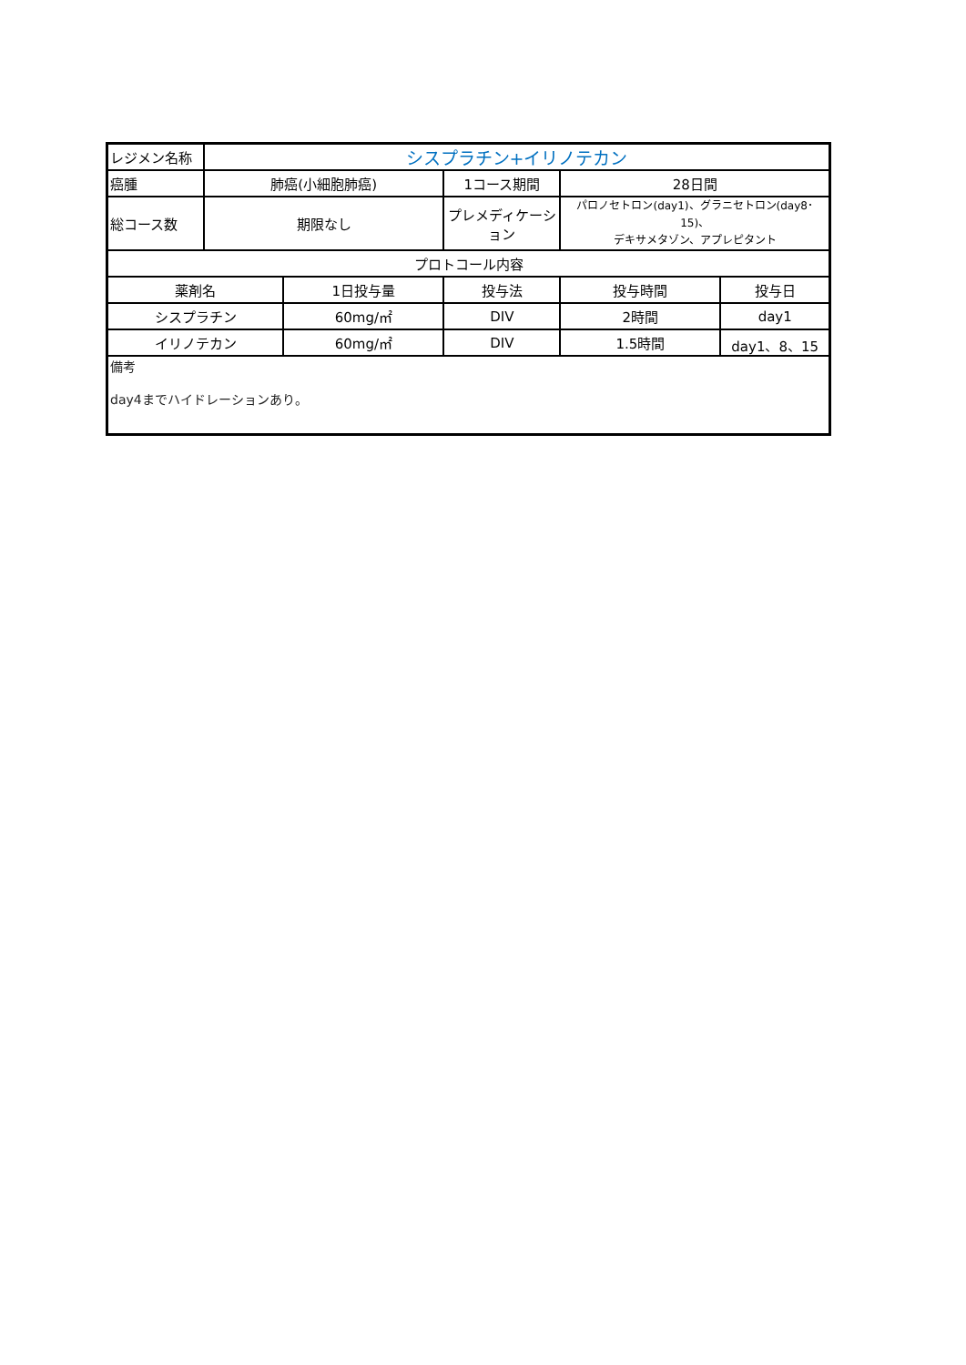| レジメン名称 | シスプラチン+イリノテカン | | | | |
| 癌腫 | 肺癌(小細胞肺癌) | | 1コース期間 | 28日間 | |
| 総コース数 | 期限なし | | プレメディケーション | パロノセトロン(day1)、グラニセトロン(day8･15)、 デキサメタゾン、アプレピタント | |
| プロトコール内容 | | | | | |
| 薬剤名 | | 1日投与量 | 投与法 | 投与時間 | 投与日 |
| シスプラチン | | 60mg/㎡ | DIV | 2時間 | day1 |
| イリノテカン | | 60mg/㎡ | DIV | 1.5時間 | day1、8、15 |
| 備考 day4までハイドレーションあり。 | | | | | |